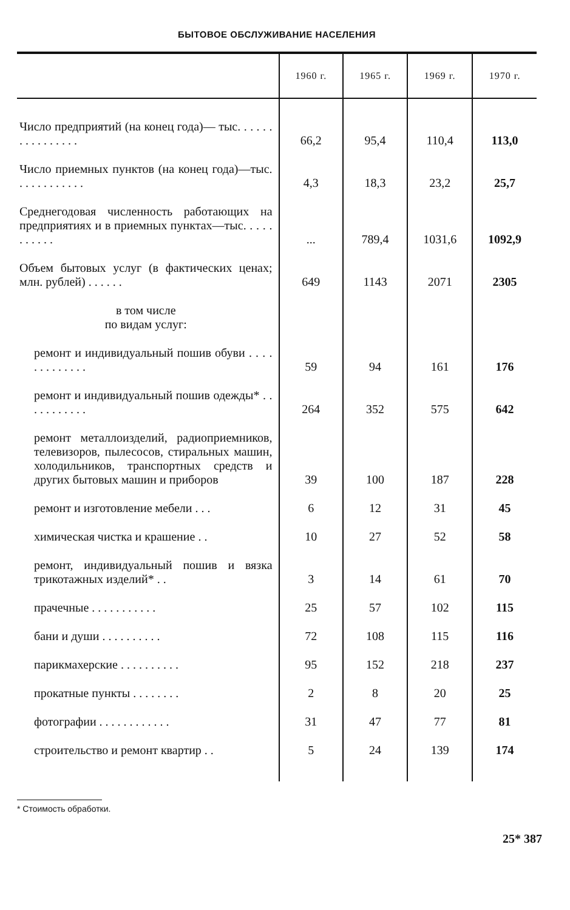БЫТОВОЕ ОБСЛУЖИВАНИЕ НАСЕЛЕНИЯ
| | 1960 г. | 1965 г. | 1969 г. | 1970 г. |
| --- | --- | --- | --- | --- |
| Число предприятий (на конец года)— тыс. . . . . . . . . . . . . . . . | 66,2 | 95,4 | 110,4 | 113,0 |
| Число приемных пунктов (на конец года)—тыс. . . . . . . . . . . . | 4,3 | 18,3 | 23,2 | 25,7 |
| Среднегодовая численность работающих на предприятиях и в приемных пунктах—тыс. . . . . . . . . . . | ... | 789,4 | 1031,6 | 1092,9 |
| Объем бытовых услуг (в фактических ценах; млн. рублей) . . . . . . | 649 | 1143 | 2071 | 2305 |
| в том числе по видам услуг: | | | | |
| ремонт и индивидуальный пошив обуви . . . . . . . . . . . . . | 59 | 94 | 161 | 176 |
| ремонт и индивидуальный пошив одежды* . . . . . . . . . . . | 264 | 352 | 575 | 642 |
| ремонт металлоизделий, радиоприемников, телевизоров, пылесосов, стиральных машин, холодильников, транспортных средств и других бытовых машин и приборов | 39 | 100 | 187 | 228 |
| ремонт и изготовление мебели . . . | 6 | 12 | 31 | 45 |
| химическая чистка и крашение . . | 10 | 27 | 52 | 58 |
| ремонт, индивидуальный пошив и вязка трикотажных изделий* . . | 3 | 14 | 61 | 70 |
| прачечные . . . . . . . . . . . | 25 | 57 | 102 | 115 |
| бани и души . . . . . . . . . . | 72 | 108 | 115 | 116 |
| парикмахерские . . . . . . . . . . | 95 | 152 | 218 | 237 |
| прокатные пункты . . . . . . . . | 2 | 8 | 20 | 25 |
| фотографии . . . . . . . . . . . . | 31 | 47 | 77 | 81 |
| строительство и ремонт квартир . . | 5 | 24 | 139 | 174 |
* Стоимость обработки.
25* 387